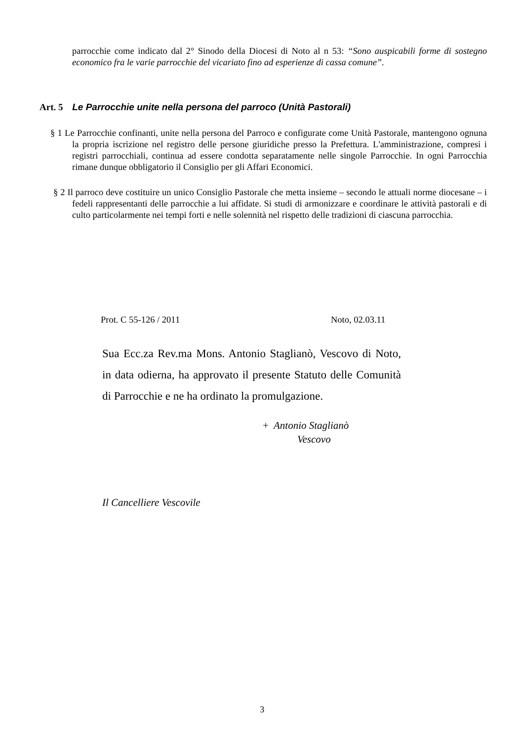parrocchie come indicato dal 2° Sinodo della Diocesi di Noto al n 53: “Sono auspicabili forme di sostegno economico fra le varie parrocchie del vicariato fino ad esperienze di cassa comune”.
Art. 5 Le Parrocchie unite nella persona del parroco (Unità Pastorali)
§ 1 Le Parrocchie confinanti, unite nella persona del Parroco e configurate come Unità Pastorale, mantengono ognuna la propria iscrizione nel registro delle persone giuridiche presso la Prefettura. L'amministrazione, compresi i registri parrocchiali, continua ad essere condotta separatamente nelle singole Parrocchie. In ogni Parrocchia rimane dunque obbligatorio il Consiglio per gli Affari Economici.
§ 2 Il parroco deve costituire un unico Consiglio Pastorale che metta insieme – secondo le attuali norme diocesane – i fedeli rappresentanti delle parrocchie a lui affidate. Si studi di armonizzare e coordinare le attività pastorali e di culto particolarmente nei tempi forti e nelle solennità nel rispetto delle tradizioni di ciascuna parrocchia.
Prot. C 55-126 / 2011 Noto, 02.03.11
Sua Ecc.za Rev.ma Mons. Antonio Staglianò, Vescovo di Noto, in data odierna, ha approvato il presente Statuto delle Comunità di Parrocchie e ne ha ordinato la promulgazione.
+ Antonio Staglianò
Vescovo
Il Cancelliere Vescovile
3